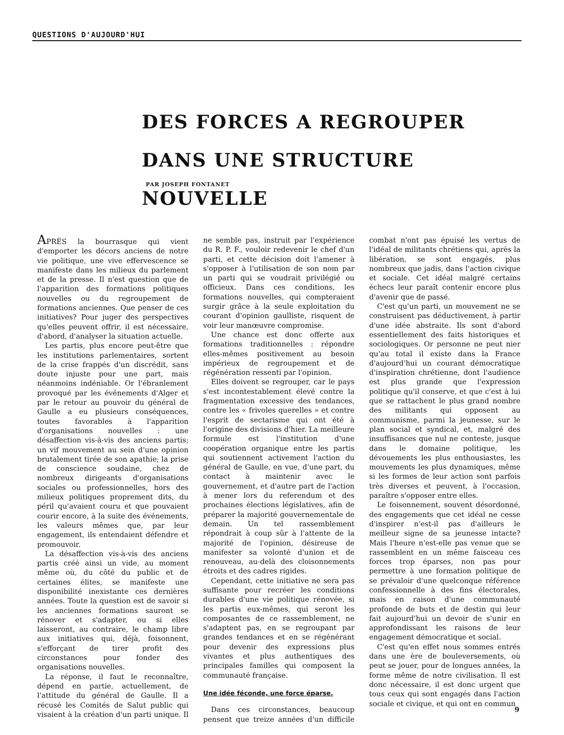QUESTIONS D'AUJOURD'HUI
DES FORCES A REGROUPER DANS UNE STRUCTURE NOUVELLE
PAR JOSEPH FONTANET
APRÈS la bourrasque qui vient d'emporter les décors anciens de notre vie politique, une vive effervescence se manifeste dans les milieux du parlement et de la presse. Il n'est question que de l'apparition des formations politiques nouvelles ou du regroupement de formations anciennes. Que penser de ces initiatives? Pour juger des perspectives qu'elles peuvent offrir, il est nécessaire, d'abord, d'analyser la situation actuelle.
Les partis, plus encore peut-être que les institutions parlementaires, sortent de la crise frappés d'un discrédit, sans doute injuste pour une part, mais néanmoins indéniable. Or l'ébranlement provoqué par les événements d'Alger et par le retour au pouvoir du général de Gaulle a eu plusieurs conséquences, toutes favorables à l'apparition d'organisations nouvelles : une désaffection vis-à-vis des anciens partis; un vif mouvement au sein d'une opinion brutalement tirée de son apathie; la prise de conscience soudaine, chez de nombreux dirigeants d'organisations sociales ou professionnelles, hors des milieux politiques proprement dits, du péril qu'avaient couru et que pouvaient courir encore, à la suite des événements, les valeurs mêmes que, par leur engagement, ils entendaient défendre et promouvoir.
La désaffection vis-à-vis des anciens partis créé ainsi un vide, au moment même où, du côté du public et de certaines élites, se manifeste une disponibilité inexistante ces dernières années. Toute la question est de savoir si les anciennes formations sauront se rénover et s'adapter, ou si elles laisseront, au contraire, le champ libre aux initiatives qui, déjà, foisonnent, s'efforçant de tirer profit des circonstances pour fonder des organisations nouvelles.
La réponse, il faut le reconnaître, dépend en partie, actuellement, de l'attitude du général de Gaulle. Il a récusé les Comités de Salut public qui visaient à la création d'un parti unique. Il ne semble pas, instruit par l'expérience du R. P. F., vouloir redevenir le chef d'un parti, et cette décision doit l'amener à s'opposer à l'utilisation de son nom par un parti qui se voudrait privilégié ou officieux. Dans ces conditions, les formations nouvelles, qui compteraient surgir grâce à la seule exploitation du courant d'opinion gaulliste, risquent de voir leur manœuvre compromise.
Une chance est donc offerte aux formations traditionnelles : répondre elles-mêmes positivement au besoin impérieux de regroupement et de régénération ressenti par l'opinion.
Elles doivent se regrouper, car le pays s'est incontestablement élevé contre la fragmentation excessive des tendances, contre les « frivoles querelles » et contre l'esprit de sectarisme qui ont été à l'origine des divisions d'hier. La meilleure formule est l'institution d'une coopération organique entre les partis qui soutiennent activement l'action du général de Gaulle, en vue, d'une part, du contact à maintenir avec le gouvernement, et d'autre part de l'action à mener lors du referendum et des prochaines élections législatives, afin de préparer la majorité gouvernementale de demain. Un tel rassemblement répondrait à coup sûr à l'attente de la majorité de l'opinion, désireuse de manifester sa volonté d'union et de renouveau, au-delà des cloisonnements étroits et des cadres rigides.
Cependant, cette initiative ne sera pas suffisante pour recréer les conditions durables d'une vie politique rénovée, si les partis eux-mêmes, qui seront les composantes de ce rassemblement, ne s'adaptent pas, en se regroupant par grandes tendances et en se régénérant pour devenir des expressions plus vivantes et plus authentiques des principales familles qui composent la communauté française.
Une idée féconde, une force éparse.
Dans ces circonstances, beaucoup pensent que treize années d'un difficile combat n'ont pas épuisé les vertus de l'idéal de militants chrétiens qui, après la libération, se sont engagés, plus nombreux que jadis, dans l'action civique et sociale. Cet idéal malgré certains échecs leur paraît contenir encore plus d'avenir que de passé.
C'est qu'un parti, un mouvement ne se construisent pas déductivement, à partir d'une idée abstraite. Ils sont d'abord essentiellement des faits historiques et sociologiques. Or personne ne peut nier qu'au total il existe dans la France d'aujourd'hui un courant démocratique d'inspiration chrétienne, dont l'audience est plus grande que l'expression politique qu'il conserve, et que c'est à lui que se rattachent le plus grand nombre des militants qui opposent au communisme, parmi la jeunesse, sur le plan social et syndical, et, malgré des insuffisances que nul ne conteste, jusque dans le domaine politique, les dévouements les plus enthousiastes, les mouvements les plus dynamiques, même si les formes de leur action sont parfois très diverses et peuvent, à l'occasion, paraître s'opposer entre elles.
Le foisonnement, souvent désordonné, des engagements que cet idéal ne cesse d'inspirer n'est-il pas d'ailleurs le meilleur signe de sa jeunesse intacte? Mais l'heure n'est-elle pas venue que se rassemblent en un même faisceau ces forces trop éparses, non pas pour permettre à une formation politique de se prévaloir d'une quelconque référence confessionnelle à des fins électorales, mais en raison d'une communauté profonde de buts et de destin qui leur fait aujourd'hui un devoir de s'unir en approfondissant les raisons de leur engagement démocratique et social.
C'est qu'en effet nous sommes entrés dans une ère de bouleversements, où peut se jouer, pour de longues années, la forme même de notre civilisation. Il est donc nécessaire, il est donc urgent que tous ceux qui sont engagés dans l'action sociale et civique, et qui ont en commun
9